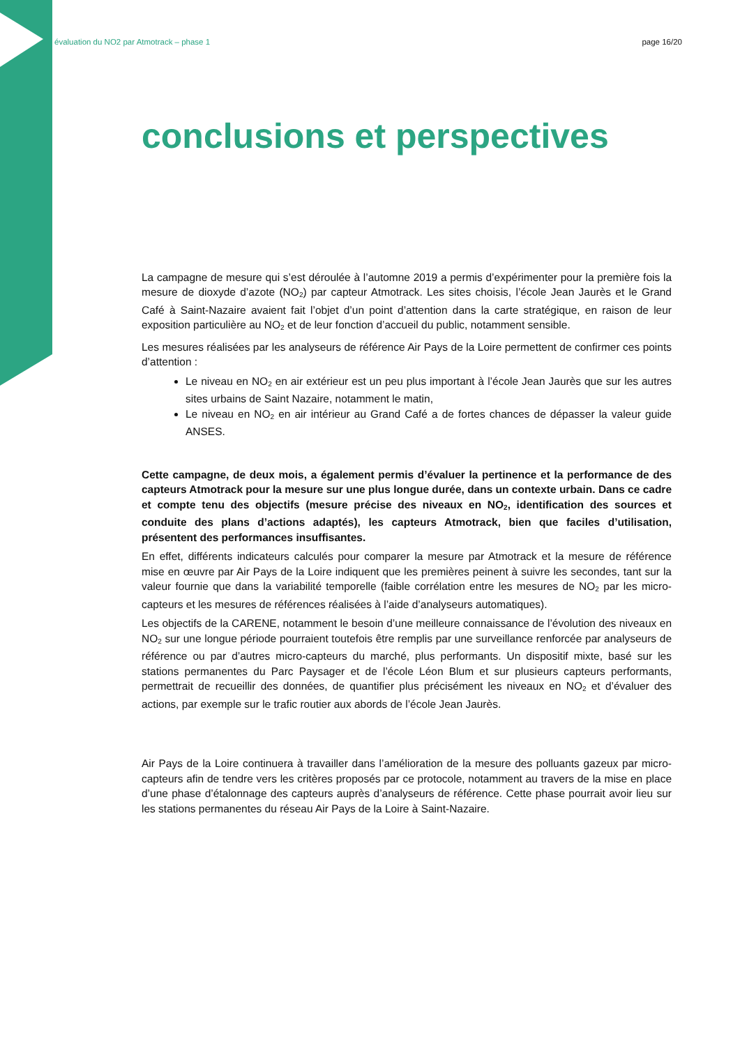évaluation du NO2 par Atmotrack – phase 1 page 16/20
conclusions et perspectives
La campagne de mesure qui s’est déroulée à l’automne 2019 a permis d’expérimenter pour la première fois la mesure de dioxyde d’azote (NO<sub>2</sub>) par capteur Atmotrack. Les sites choisis, l’école Jean Jaurès et le Grand Café à Saint-Nazaire avaient fait l’objet d’un point d’attention dans la carte stratégique, en raison de leur exposition particulière au NO<sub>2</sub> et de leur fonction d’accueil du public, notamment sensible.
Les mesures réalisées par les analyseurs de référence Air Pays de la Loire permettent de confirmer ces points d’attention :
Le niveau en NO<sub>2</sub> en air extérieur est un peu plus important à l’école Jean Jaurès que sur les autres sites urbains de Saint Nazaire, notamment le matin,
Le niveau en NO<sub>2</sub> en air intérieur au Grand Café a de fortes chances de dépasser la valeur guide ANSES.
Cette campagne, de deux mois, a également permis d’évaluer la pertinence et la performance de des capteurs Atmotrack pour la mesure sur une plus longue durée, dans un contexte urbain. Dans ce cadre et compte tenu des objectifs (mesure précise des niveaux en NO<sub>2</sub>, identification des sources et conduite des plans d’actions adaptés), les capteurs Atmotrack, bien que faciles d’utilisation, présentent des performances insuffisantes.
En effet, différents indicateurs calculés pour comparer la mesure par Atmotrack et la mesure de référence mise en œuvre par Air Pays de la Loire indiquent que les premières peinent à suivre les secondes, tant sur la valeur fournie que dans la variabilité temporelle (faible corrélation entre les mesures de NO<sub>2</sub> par les micro-capteurs et les mesures de références réalisées à l’aide d’analyseurs automatiques).
Les objectifs de la CARENE, notamment le besoin d’une meilleure connaissance de l’évolution des niveaux en NO<sub>2</sub> sur une longue période pourraient toutefois être remplis par une surveillance renforcée par analyseurs de référence ou par d’autres micro-capteurs du marché, plus performants. Un dispositif mixte, basé sur les stations permanentes du Parc Paysager et de l’école Léon Blum et sur plusieurs capteurs performants, permettrait de recueillir des données, de quantifier plus précisément les niveaux en NO<sub>2</sub> et d’évaluer des actions, par exemple sur le trafic routier aux abords de l’école Jean Jaurès.
Air Pays de la Loire continuera à travailler dans l’amélioration de la mesure des polluants gazeux par micro-capteurs afin de tendre vers les critères proposés par ce protocole, notamment au travers de la mise en place d’une phase d’étalonnage des capteurs auprès d’analyseurs de référence. Cette phase pourrait avoir lieu sur les stations permanentes du réseau Air Pays de la Loire à Saint-Nazaire.